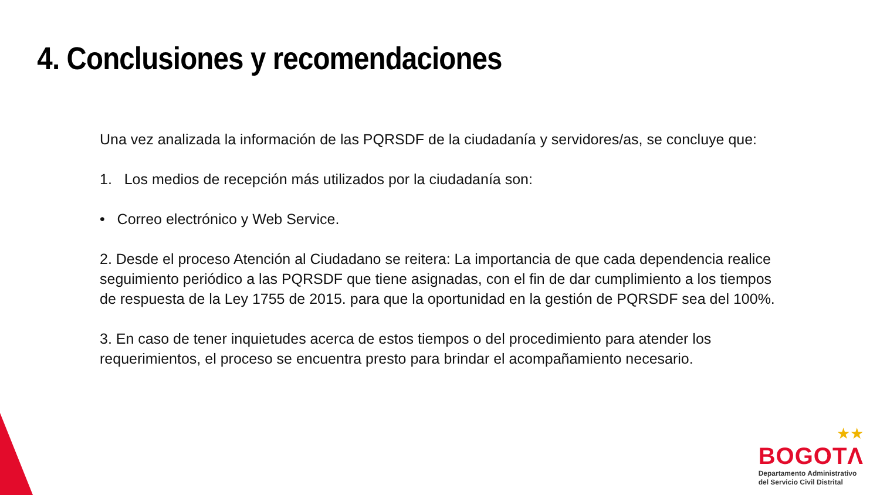4. Conclusiones y recomendaciones
Una vez analizada la información de las PQRSDF de la ciudadanía y servidores/as, se concluye que:
1. Los medios de recepción más utilizados por la ciudadanía son:
• Correo electrónico y Web Service.
2. Desde el proceso Atención al Ciudadano se reitera: La importancia de que cada dependencia realice seguimiento periódico a las PQRSDF que tiene asignadas, con el fin de dar cumplimiento a los tiempos de respuesta de la Ley 1755 de 2015. para que la oportunidad en la gestión de PQRSDF sea del 100%.
3. En caso de tener inquietudes acerca de estos tiempos o del procedimiento para atender los requerimientos, el proceso se encuentra presto para brindar el acompañamiento necesario.
★★
BOGOTΛ
Departamento Administrativo
del Servicio Civil Distrital